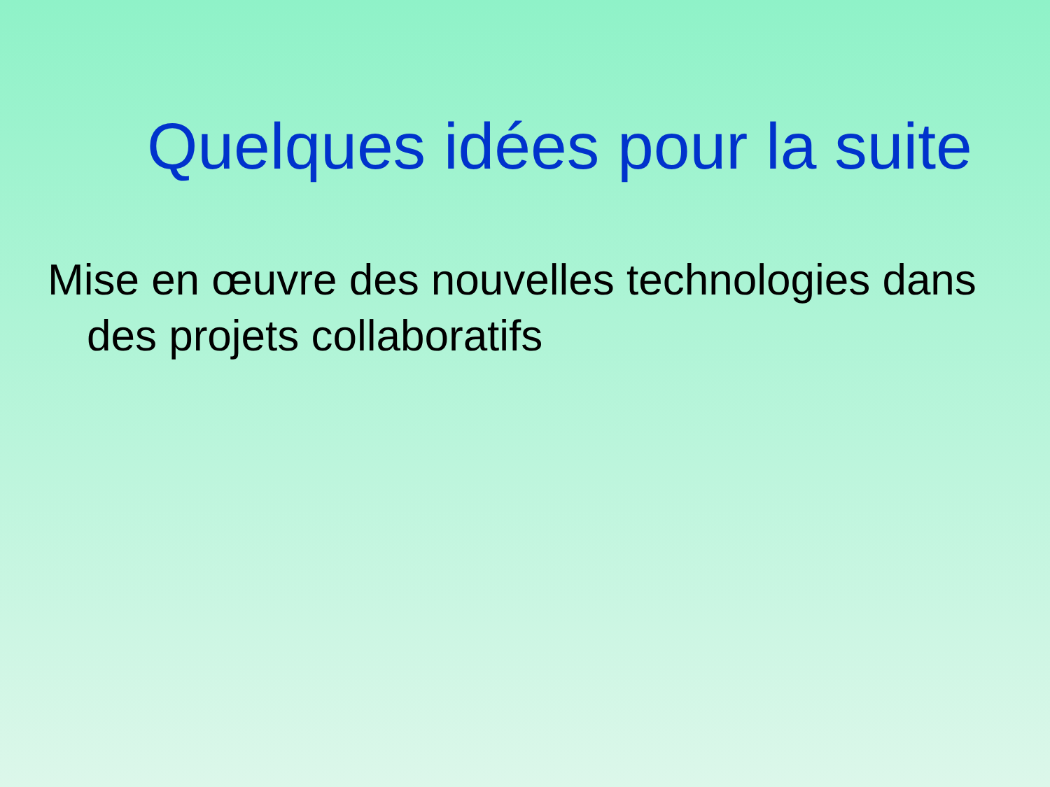Quelques idées pour la suite
Mise en œuvre des nouvelles technologies dans des projets collaboratifs